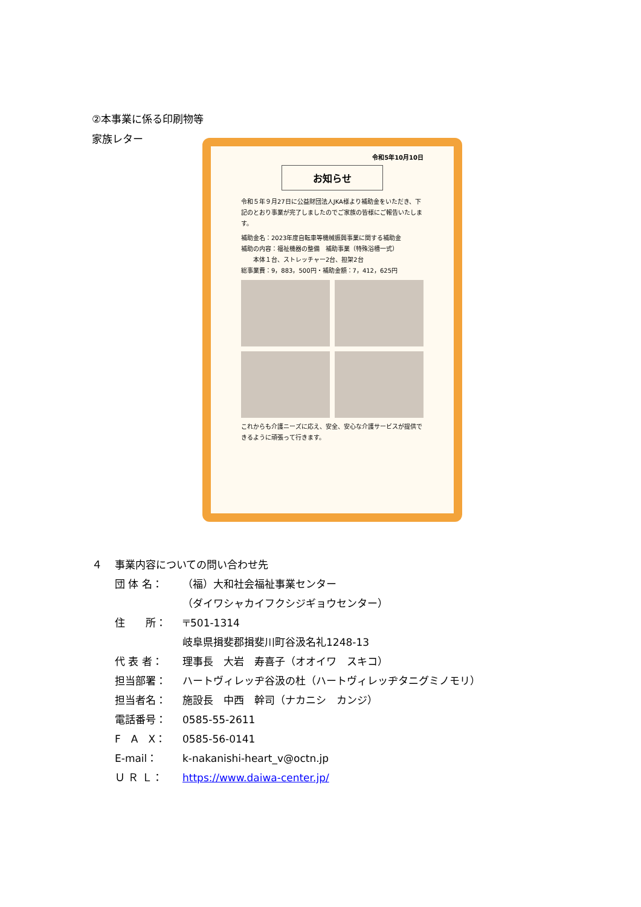②本事業に係る印刷物等
家族レター
令和5年10月10日
お知らせ
令和５年９月27日に公益財団法人JKA様より補助金をいただき、下記のとおり事業が完了しましたのでご家族の皆様にご報告いたします。
補助金名：2023年度自転車等機械振興事業に関する補助金
補助の内容：福祉機器の整備　補助事業（特殊浴槽一式）
　　本体１台、ストレッチャー2台、担架2台
総事業費：9，883，500円・補助金額：7，412，625円
これからも介護ニーズに応え、安全、安心な介護サービスが提供できるように頑張って行きます。
４ 事業内容についての問い合わせ先
団 体 名： （福）大和社会福祉事業センター
（ダイワシャカイフクシジギョウセンター）
住　　所： 〒501-1314
岐阜県揖斐郡揖斐川町谷汲名礼1248-13
代 表 者： 理事長　大岩　寿喜子（オオイワ　スキコ）
担当部署： ハートヴィレッヂ谷汲の杜（ハートヴィレッヂタニグミノモリ）
担当者名： 施設長　中西　幹司（ナカニシ　カンジ）
電話番号： 0585-55-2611
F　A　X： 0585-56-0141
E-mail： k-nakanishi-heart_v@octn.jp
Ｕ Ｒ Ｌ： https://www.daiwa-center.jp/